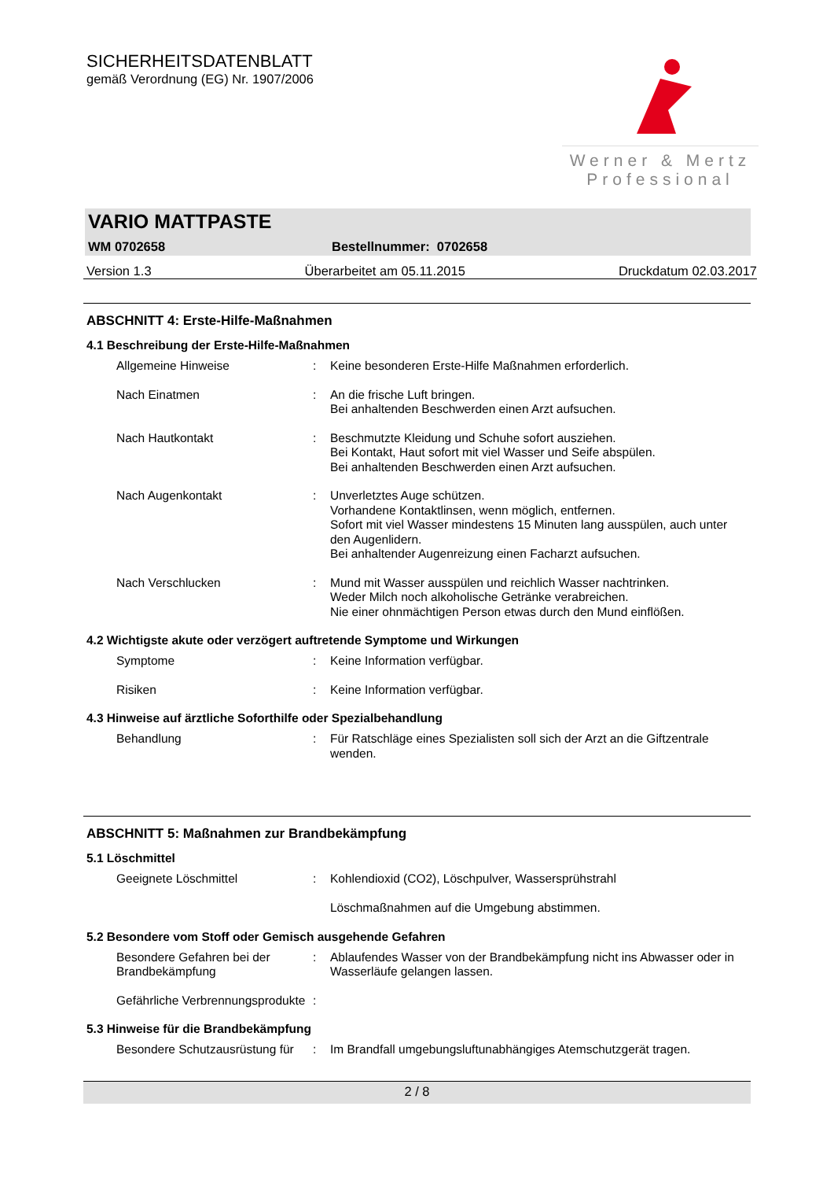SICHERHEITSDATENBLATT
gemäß Verordnung (EG) Nr. 1907/2006
Werner & Mertz
Professional
VARIO MATTPASTE
WM 0702658 Bestellnummer: 0702658
Version 1.3 Überarbeitet am 05.11.2015 Druckdatum 02.03.2017
ABSCHNITT 4: Erste-Hilfe-Maßnahmen
4.1 Beschreibung der Erste-Hilfe-Maßnahmen
Allgemeine Hinweise : Keine besonderen Erste-Hilfe Maßnahmen erforderlich.
Nach Einatmen : An die frische Luft bringen.
Bei anhaltenden Beschwerden einen Arzt aufsuchen.
Nach Hautkontakt : Beschmutzte Kleidung und Schuhe sofort ausziehen.
Bei Kontakt, Haut sofort mit viel Wasser und Seife abspülen.
Bei anhaltenden Beschwerden einen Arzt aufsuchen.
Nach Augenkontakt : Unverletztes Auge schützen.
Vorhandene Kontaktlinsen, wenn möglich, entfernen.
Sofort mit viel Wasser mindestens 15 Minuten lang ausspülen, auch unter den Augenlidern.
Bei anhaltender Augenreizung einen Facharzt aufsuchen.
Nach Verschlucken : Mund mit Wasser ausspülen und reichlich Wasser nachtrinken.
Weder Milch noch alkoholische Getränke verabreichen.
Nie einer ohnmächtigen Person etwas durch den Mund einflößen.
4.2 Wichtigste akute oder verzögert auftretende Symptome und Wirkungen
Symptome : Keine Information verfügbar.
Risiken : Keine Information verfügbar.
4.3 Hinweise auf ärztliche Soforthilfe oder Spezialbehandlung
Behandlung : Für Ratschläge eines Spezialisten soll sich der Arzt an die Giftzentrale wenden.
ABSCHNITT 5: Maßnahmen zur Brandbekämpfung
5.1 Löschmittel
Geeignete Löschmittel : Kohlendioxid (CO2), Löschpulver, Wassersprühstrahl
Löschmaßnahmen auf die Umgebung abstimmen.
5.2 Besondere vom Stoff oder Gemisch ausgehende Gefahren
Besondere Gefahren bei der Brandbekämpfung
: Ablaufendes Wasser von der Brandbekämpfung nicht ins Abwasser oder in Wasserläufe gelangen lassen.
Gefährliche Verbrennungsprodukte
:
5.3 Hinweise für die Brandbekämpfung
Besondere Schutzausrüstung für
: Im Brandfall umgebungsluftunabhängiges Atemschutzgerät tragen.
2 / 8